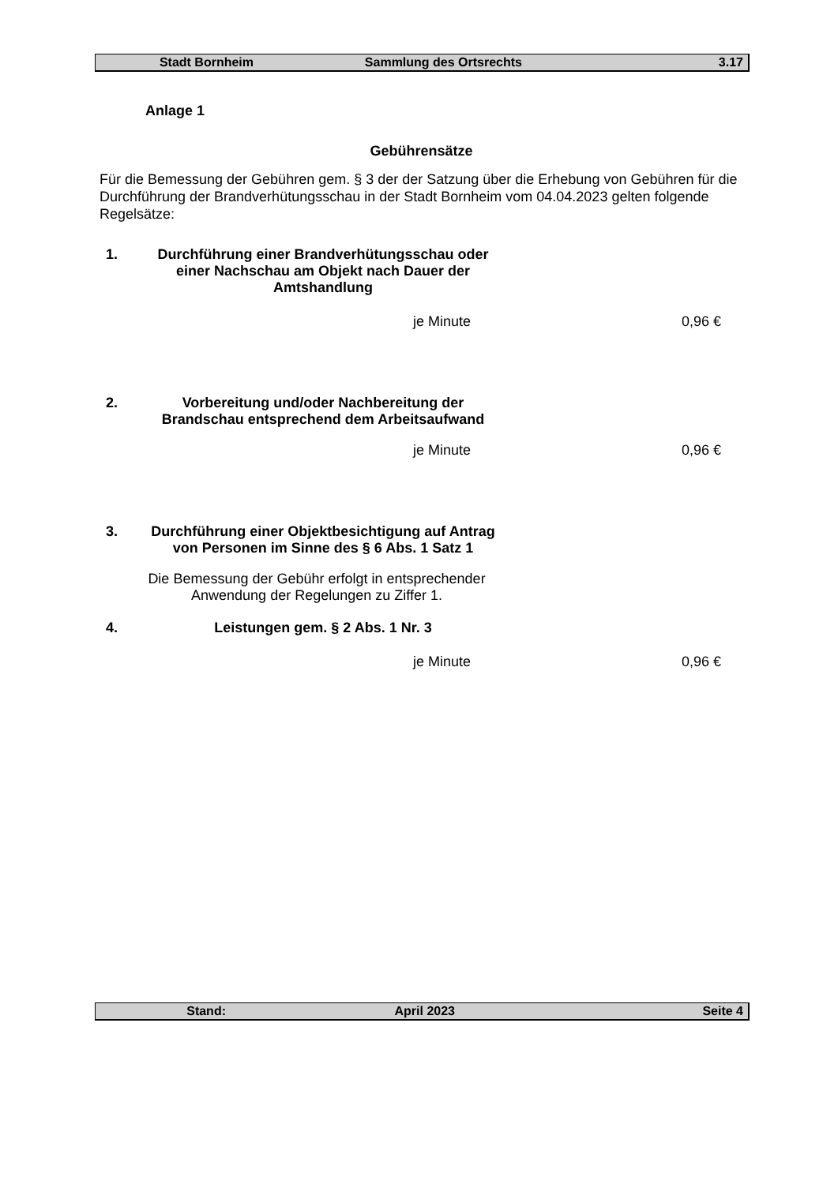Stadt Bornheim Sammlung des Ortsrechts 3.17
Anlage 1
Gebührensätze
Für die Bemessung der Gebühren gem. § 3 der der Satzung über die Erhebung von Gebühren für die Durchführung der Brandverhütungsschau in der Stadt Bornheim vom 04.04.2023 gelten folgende Regelsätze:
1. Durchführung einer Brandverhütungsschau oder einer Nachschau am Objekt nach Dauer der Amtshandlung
je Minute 0,96 €
2. Vorbereitung und/oder Nachbereitung der Brandschau entsprechend dem Arbeitsaufwand
je Minute 0,96 €
3. Durchführung einer Objektbesichtigung auf Antrag von Personen im Sinne des § 6 Abs. 1 Satz 1
Die Bemessung der Gebühr erfolgt in entsprechender Anwendung der Regelungen zu Ziffer 1.
4. Leistungen gem. § 2 Abs. 1 Nr. 3
je Minute 0,96 €
Stand: April 2023 Seite 4